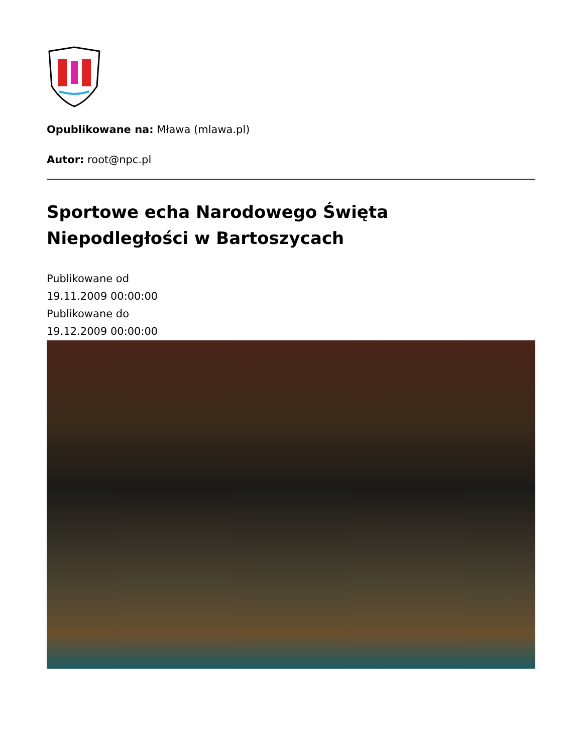Opublikowane na: Mława (mlawa.pl)
Autor: root@npc.pl
Sportowe echa Narodowego Święta
Niepodległości w Bartoszycach
Publikowane od
19.11.2009 00:00:00
Publikowane do
19.12.2009 00:00:00